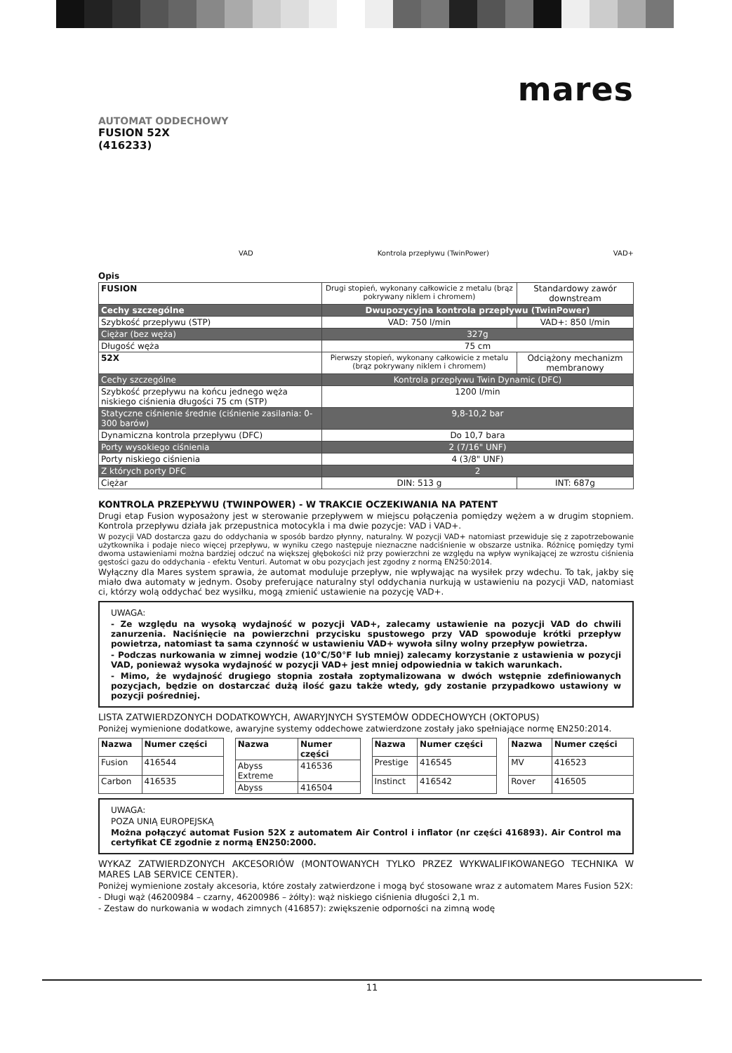mares
AUTOMAT ODDECHOWY
FUSION 52X
(416233)
VAD Kontrola przepływu (TwinPower) VAD+
Opis
| FUSION | Drugi stopień, wykonany całkowicie z metalu (brąz pokrywany niklem i chromem) | Standardowy zawór downstream |
| Cechy szczególne | Dwupozycyjna kontrola przepływu (TwinPower) | |
| Szybkość przepływu (STP) | VAD: 750 l/min | VAD+: 850 l/min |
| Ciężar (bez węża) | 327g | |
| Długość węża | 75 cm | |
| 52X | Pierwszy stopień, wykonany całkowicie z metalu (brąz pokrywany niklem i chromem) | Odciążony mechanizm membranowy |
| Cechy szczególne | Kontrola przepływu Twin Dynamic (DFC) | |
| Szybkość przepływu na końcu jednego węża niskiego ciśnienia długości 75 cm (STP) | 1200 l/min | |
| Statyczne ciśnienie średnie (ciśnienie zasilania: 0-300 barów) | 9,8-10,2 bar | |
| Dynamiczna kontrola przepływu (DFC) | Do 10,7 bara | |
| Porty wysokiego ciśnienia | 2 (7/16" UNF) | |
| Porty niskiego ciśnienia | 4 (3/8" UNF) | |
| Z których porty DFC | 2 | |
| Ciężar | DIN: 513 g | INT: 687g |
KONTROLA PRZEPŁYWU (TWINPOWER) - W TRAKCIE OCZEKIWANIA NA PATENT
Drugi etap Fusion wyposażony jest w sterowanie przepływem w miejscu połączenia pomiędzy wężem a w drugim stopniem. Kontrola przepływu działa jak przepustnica motocykla i ma dwie pozycje: VAD i VAD+.
W pozycji VAD dostarcza gazu do oddychania w sposób bardzo płynny, naturalny. W pozycji VAD+ natomiast przewiduje się z zapotrzebowanie użytkownika i podaje nieco więcej przepływu, w wyniku czego następuje nieznaczne nadciśnienie w obszarze ustnika. Różnicę pomiędzy tymi dwoma ustawieniami można bardziej odczuć na większej głębokości niż przy powierzchni ze względu na wpływ wynikającej ze wzrostu ciśnienia gęstości gazu do oddychania - efektu Venturi. Automat w obu pozycjach jest zgodny z normą EN250:2014.
Wyłączny dla Mares system sprawia, że automat moduluje przepływ, nie wpływając na wysiłek przy wdechu. To tak, jakby się miało dwa automaty w jednym. Osoby preferujące naturalny styl oddychania nurkują w ustawieniu na pozycji VAD, natomiast ci, którzy wolą oddychać bez wysiłku, mogą zmienić ustawienie na pozycję VAD+.
UWAGA:
- Ze względu na wysoką wydajność w pozycji VAD+, zalecamy ustawienie na pozycji VAD do chwili zanurzenia. Naciśnięcie na powierzchni przycisku spustowego przy VAD spowoduje krótki przepływ powietrza, natomiast ta sama czynność w ustawieniu VAD+ wywoła silny wolny przepływ powietrza.
- Podczas nurkowania w zimnej wodzie (10°C/50°F lub mniej) zalecamy korzystanie z ustawienia w pozycji VAD, ponieważ wysoka wydajność w pozycji VAD+ jest mniej odpowiednia w takich warunkach.
- Mimo, że wydajność drugiego stopnia została zoptymalizowana w dwóch wstępnie zdefiniowanych pozycjach, będzie on dostarczać dużą ilość gazu także wtedy, gdy zostanie przypadkowo ustawiony w pozycji pośredniej.
LISTA ZATWIERDZONYCH DODATKOWYCH, AWARYJNYCH SYSTEMÓW ODDECHOWYCH (OKTOPUS)
Poniżej wymienione dodatkowe, awaryjne systemy oddechowe zatwierdzone zostały jako spełniające normę EN250:2014.
| Nazwa | Numer części |
| --- | --- |
| Fusion | 416544 |
| Carbon | 416535 |
| Nazwa | Numer części |
| --- | --- |
| Abyss Extreme | 416536 |
| Abyss | 416504 |
| Nazwa | Numer części |
| --- | --- |
| Prestige | 416545 |
| Instinct | 416542 |
| Nazwa | Numer części |
| --- | --- |
| MV | 416523 |
| Rover | 416505 |
UWAGA:
POZA UNIĄ EUROPEJSKĄ
Można połączyć automat Fusion 52X z automatem Air Control i inflator (nr części 416893). Air Control ma certyfikat CE zgodnie z normą EN250:2000.
WYKAZ ZATWIERDZONYCH AKCESORIÓW (MONTOWANYCH TYLKO PRZEZ WYKWALIFIKOWANEGO TECHNIKA W MARES LAB SERVICE CENTER).
Poniżej wymienione zostały akcesoria, które zostały zatwierdzone i mogą być stosowane wraz z automatem Mares Fusion 52X:
- Długi wąż (46200984 – czarny, 46200986 – żółty): wąż niskiego ciśnienia długości 2,1 m.
- Zestaw do nurkowania w wodach zimnych (416857): zwiększenie odporności na zimną wodę
11